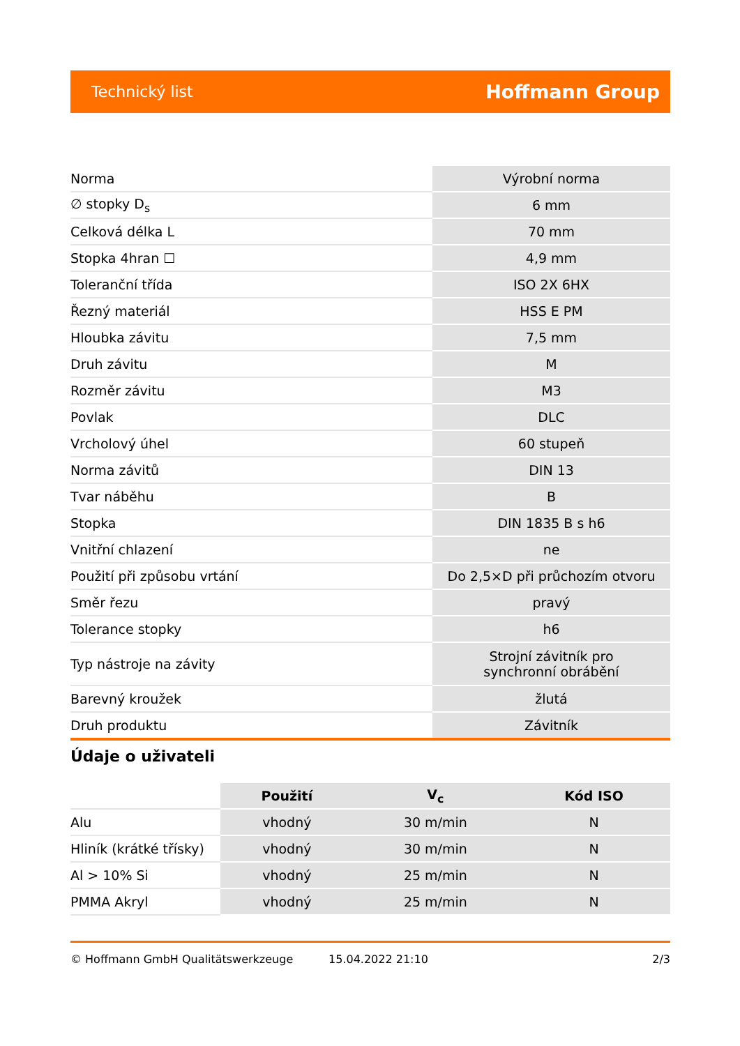Technický list Hoffmann Group
| Norma | Výrobní norma |
| ∅ stopky D<sub>s</sub> | 6 mm |
| Celková délka L | 70 mm |
| Stopka 4hran ☐ | 4,9 mm |
| Toleranční třída | ISO 2X 6HX |
| Řezný materiál | HSS E PM |
| Hloubka závitu | 7,5 mm |
| Druh závitu | M |
| Rozměr závitu | M3 |
| Povlak | DLC |
| Vrcholový úhel | 60 stupeň |
| Norma závitů | DIN 13 |
| Tvar náběhu | B |
| Stopka | DIN 1835 B s h6 |
| Vnitřní chlazení | ne |
| Použití při způsobu vrtání | Do 2,5×D při průchozím otvoru |
| Směr řezu | pravý |
| Tolerance stopky | h6 |
| Typ nástroje na závity | Strojní závitník pro synchronní obrábění |
| Barevný kroužek | žlutá |
| Druh produktu | Závitník |
Údaje o uživateli
| | Použití | V<sub>c</sub> | Kód ISO |
| --- | --- | --- | --- |
| Alu | vhodný | 30 m/min | N |
| Hliník (krátké třísky) | vhodný | 30 m/min | N |
| Al > 10% Si | vhodný | 25 m/min | N |
| PMMA Akryl | vhodný | 25 m/min | N |
© Hoffmann GmbH Qualitätswerkzeuge 15.04.2022 21:10 2/3